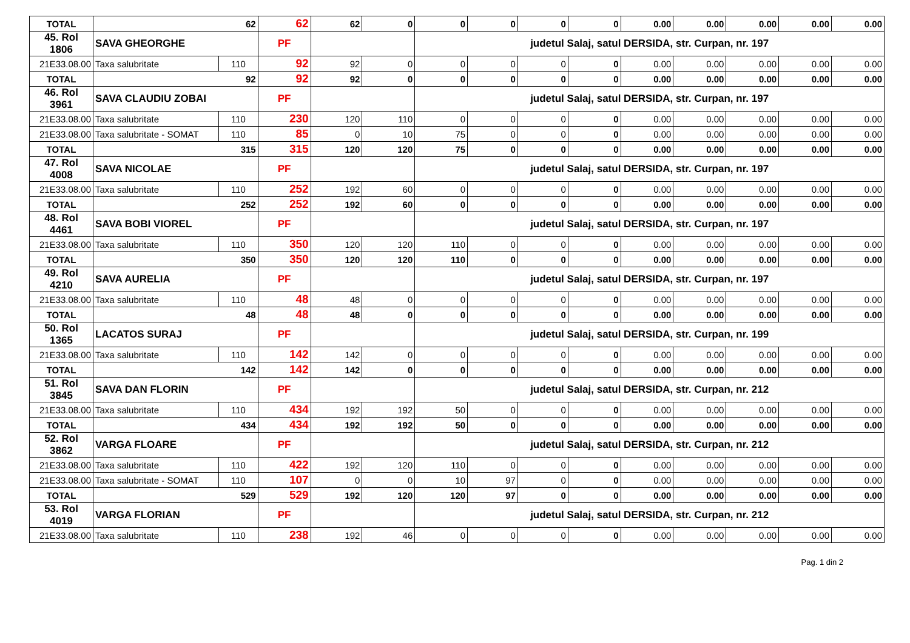| TOTAL | 62 | | 62 | 62 | 0 | 0 | 0 | 0 | 0 | 0.00 | 0.00 | 0.00 | 0.00 | 0.00 |
| 45. Rol 1806 | SAVA GHEORGHE | | PF | | | judetul Salaj, satul DERSIDA, str. Curpan, nr. 197 | | | | | | | | |
| 21E33.08.00 | Taxa salubritate | 110 | 92 | 92 | 0 | 0 | 0 | 0 | 0 | 0.00 | 0.00 | 0.00 | 0.00 | 0.00 |
| TOTAL | 92 | | 92 | 92 | 0 | 0 | 0 | 0 | 0 | 0.00 | 0.00 | 0.00 | 0.00 | 0.00 |
| 46. Rol 3961 | SAVA CLAUDIU ZOBAI | | PF | | | judetul Salaj, satul DERSIDA, str. Curpan, nr. 197 | | | | | | | | |
| 21E33.08.00 | Taxa salubritate | 110 | 230 | 120 | 110 | 0 | 0 | 0 | 0 | 0.00 | 0.00 | 0.00 | 0.00 | 0.00 |
| 21E33.08.00 | Taxa salubritate - SOMAT | 110 | 85 | 0 | 10 | 75 | 0 | 0 | 0 | 0.00 | 0.00 | 0.00 | 0.00 | 0.00 |
| TOTAL | 315 | | 315 | 120 | 120 | 75 | 0 | 0 | 0 | 0.00 | 0.00 | 0.00 | 0.00 | 0.00 |
| 47. Rol 4008 | SAVA NICOLAE | | PF | | | judetul Salaj, satul DERSIDA, str. Curpan, nr. 197 | | | | | | | | |
| 21E33.08.00 | Taxa salubritate | 110 | 252 | 192 | 60 | 0 | 0 | 0 | 0 | 0.00 | 0.00 | 0.00 | 0.00 | 0.00 |
| TOTAL | 252 | | 252 | 192 | 60 | 0 | 0 | 0 | 0 | 0.00 | 0.00 | 0.00 | 0.00 | 0.00 |
| 48. Rol 4461 | SAVA BOBI VIOREL | | PF | | | judetul Salaj, satul DERSIDA, str. Curpan, nr. 197 | | | | | | | | |
| 21E33.08.00 | Taxa salubritate | 110 | 350 | 120 | 120 | 110 | 0 | 0 | 0 | 0.00 | 0.00 | 0.00 | 0.00 | 0.00 |
| TOTAL | 350 | | 350 | 120 | 120 | 110 | 0 | 0 | 0 | 0.00 | 0.00 | 0.00 | 0.00 | 0.00 |
| 49. Rol 4210 | SAVA AURELIA | | PF | | | judetul Salaj, satul DERSIDA, str. Curpan, nr. 197 | | | | | | | | |
| 21E33.08.00 | Taxa salubritate | 110 | 48 | 48 | 0 | 0 | 0 | 0 | 0 | 0.00 | 0.00 | 0.00 | 0.00 | 0.00 |
| TOTAL | 48 | | 48 | 48 | 0 | 0 | 0 | 0 | 0 | 0.00 | 0.00 | 0.00 | 0.00 | 0.00 |
| 50. Rol 1365 | LACATOS SURAJ | | PF | | | judetul Salaj, satul DERSIDA, str. Curpan, nr. 199 | | | | | | | | |
| 21E33.08.00 | Taxa salubritate | 110 | 142 | 142 | 0 | 0 | 0 | 0 | 0 | 0.00 | 0.00 | 0.00 | 0.00 | 0.00 |
| TOTAL | 142 | | 142 | 142 | 0 | 0 | 0 | 0 | 0 | 0.00 | 0.00 | 0.00 | 0.00 | 0.00 |
| 51. Rol 3845 | SAVA DAN FLORIN | | PF | | | judetul Salaj, satul DERSIDA, str. Curpan, nr. 212 | | | | | | | | |
| 21E33.08.00 | Taxa salubritate | 110 | 434 | 192 | 192 | 50 | 0 | 0 | 0 | 0.00 | 0.00 | 0.00 | 0.00 | 0.00 |
| TOTAL | 434 | | 434 | 192 | 192 | 50 | 0 | 0 | 0 | 0.00 | 0.00 | 0.00 | 0.00 | 0.00 |
| 52. Rol 3862 | VARGA FLOARE | | PF | | | judetul Salaj, satul DERSIDA, str. Curpan, nr. 212 | | | | | | | | |
| 21E33.08.00 | Taxa salubritate | 110 | 422 | 192 | 120 | 110 | 0 | 0 | 0 | 0.00 | 0.00 | 0.00 | 0.00 | 0.00 |
| 21E33.08.00 | Taxa salubritate - SOMAT | 110 | 107 | 0 | 0 | 10 | 97 | 0 | 0 | 0.00 | 0.00 | 0.00 | 0.00 | 0.00 |
| TOTAL | 529 | | 529 | 192 | 120 | 120 | 97 | 0 | 0 | 0.00 | 0.00 | 0.00 | 0.00 | 0.00 |
| 53. Rol 4019 | VARGA FLORIAN | | PF | | | judetul Salaj, satul DERSIDA, str. Curpan, nr. 212 | | | | | | | | |
| 21E33.08.00 | Taxa salubritate | 110 | 238 | 192 | 46 | 0 | 0 | 0 | 0 | 0.00 | 0.00 | 0.00 | 0.00 | 0.00 |
Pag. 1 din 2